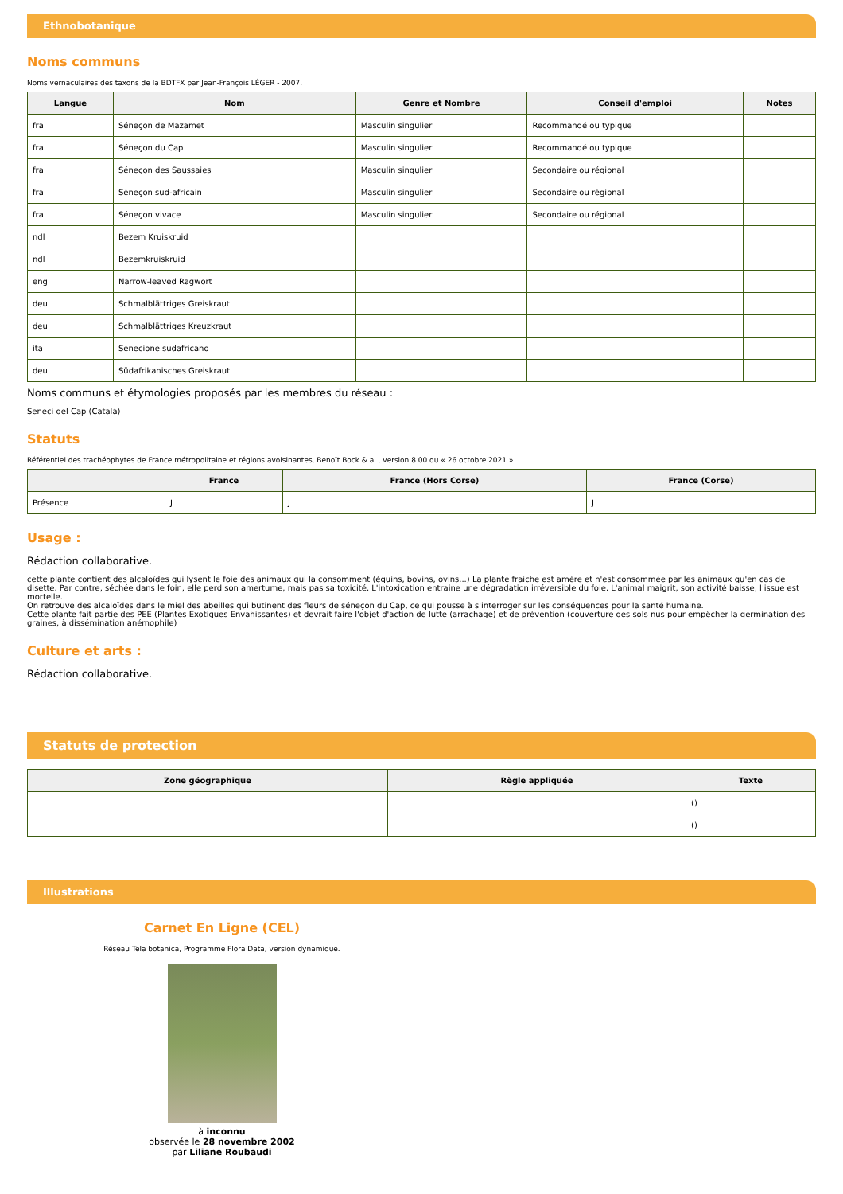Ethnobotanique
Noms communs
Noms vernaculaires des taxons de la BDTFX par Jean-François LÉGER - 2007.
| Langue | Nom | Genre et Nombre | Conseil d'emploi | Notes |
| --- | --- | --- | --- | --- |
| fra | Séneçon de Mazamet | Masculin singulier | Recommandé ou typique | |
| fra | Séneçon du Cap | Masculin singulier | Recommandé ou typique | |
| fra | Séneçon des Saussaies | Masculin singulier | Secondaire ou régional | |
| fra | Séneçon sud-africain | Masculin singulier | Secondaire ou régional | |
| fra | Séneçon vivace | Masculin singulier | Secondaire ou régional | |
| ndl | Bezem Kruiskruid | | | |
| ndl | Bezemkruiskruid | | | |
| eng | Narrow-leaved Ragwort | | | |
| deu | Schmalblättriges Greiskraut | | | |
| deu | Schmalblättriges Kreuzkraut | | | |
| ita | Senecione sudafricano | | | |
| deu | Südafrikanisches Greiskraut | | | |
Noms communs et étymologies proposés par les membres du réseau :
Seneci del Cap (Català)
Statuts
Référentiel des trachéophytes de France métropolitaine et régions avoisinantes, Benoît Bock & al., version 8.00 du « 26 octobre 2021 ».
| | France | France (Hors Corse) | France (Corse) |
| --- | --- | --- | --- |
| Présence | J | J | J |
Usage :
Rédaction collaborative.
cette plante contient des alcaloïdes qui lysent le foie des animaux qui la consomment (équins, bovins, ovins...) La plante fraiche est amère et n'est consommée par les animaux qu'en cas de disette. Par contre, séchée dans le foin, elle perd son amertume, mais pas sa toxicité. L'intoxication entraine une dégradation irréversible du foie. L'animal maigrit, son activité baisse, l'issue est mortelle.
On retrouve des alcaloïdes dans le miel des abeilles qui butinent des fleurs de séneçon du Cap, ce qui pousse à s'interroger sur les conséquences pour la santé humaine.
Cette plante fait partie des PEE (Plantes Exotiques Envahissantes) et devrait faire l'objet d'action de lutte (arrachage) et de prévention (couverture des sols nus pour empêcher la germination des graines, à dissémination anémophile)
Culture et arts :
Rédaction collaborative.
Statuts de protection
| Zone géographique | Règle appliquée | Texte |
| --- | --- | --- |
| | | () |
| | | () |
Illustrations
Carnet En Ligne (CEL)
Réseau Tela botanica, Programme Flora Data, version dynamique.
à inconnu
observée le 28 novembre 2002
par Liliane Roubaudi